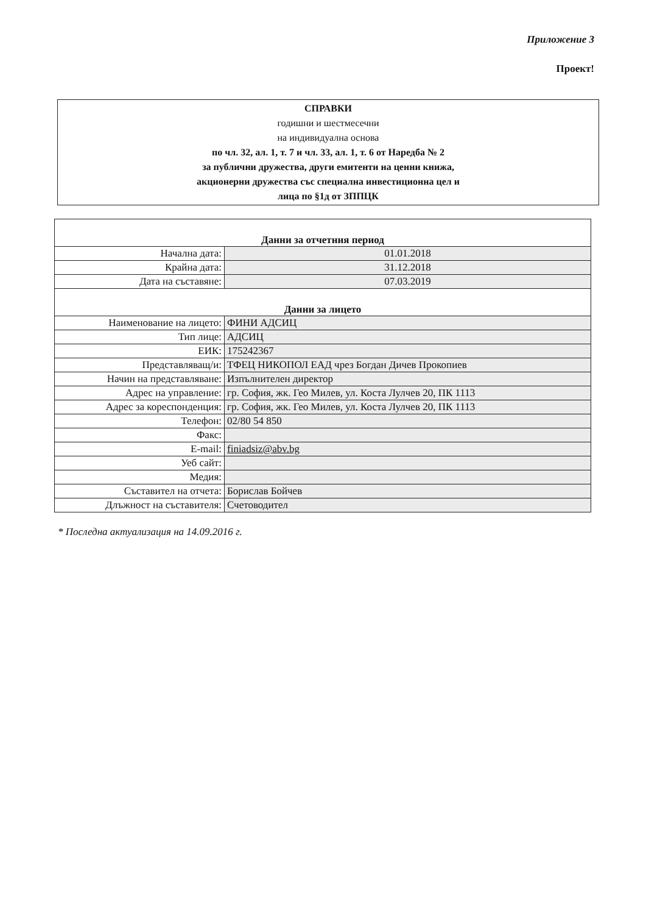Приложение 3
Проект!
СПРАВКИ
годишни и шестмесечни
на индивидуална основа
по чл. 32, ал. 1, т. 7 и чл. 33, ал. 1, т. 6 от Наредба № 2
за публични дружества, други емитенти на ценни книжа,
акционерни дружества със специална инвестиционна цел и
лица по §1д от ЗППЦК
| Данни за отчетния период | |
| Начална дата: | 01.01.2018 |
| Крайна дата: | 31.12.2018 |
| Дата на съставяне: | 07.03.2019 |
| Данни за лицето | |
| Наименование на лицето: | ФИНИ АДСИЦ |
| Тип лице: | АДСИЦ |
| ЕИК: | 175242367 |
| Представляващ/и: | ТФЕЦ НИКОПОЛ ЕАД чрез Богдан Дичев Прокопиев |
| Начин на представляване: | Изпълнителен директор |
| Адрес на управление: | гр. София, жк. Гео Милев, ул. Коста Лулчев 20, ПК 1113 |
| Адрес за кореспонденция: | гр. София, жк. Гео Милев, ул. Коста Лулчев 20, ПК 1113 |
| Телефон: | 02/80 54 850 |
| Факс: | |
| E-mail: | finiadsiz@abv.bg |
| Уеб сайт: | |
| Медия: | |
| Съставител на отчета: | Борислав Бойчев |
| Длъжност на съставителя: | Счетоводител |
* Последна актуализация на 14.09.2016 г.